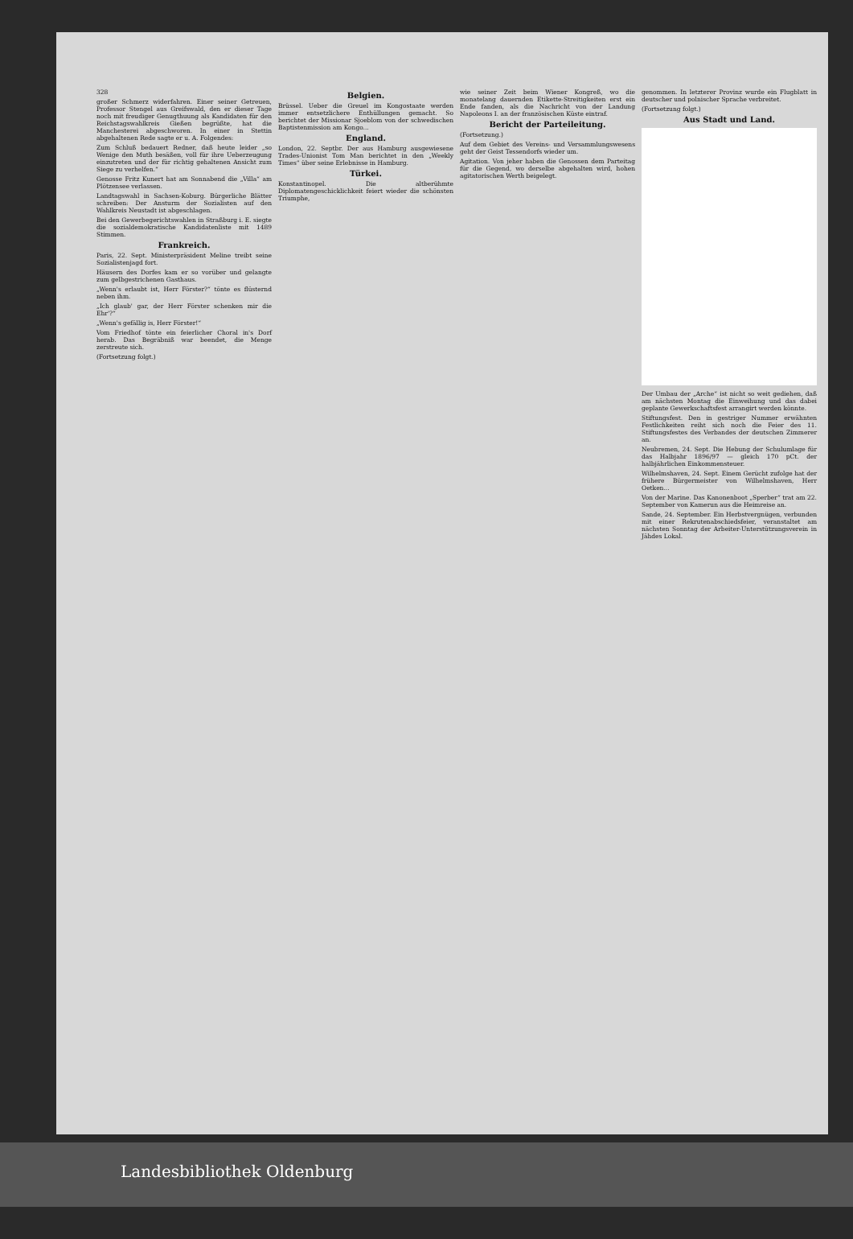328
großer Schmerz widerfahren. Einer seiner Getreuen, Professor Stengel aus Greifswald, den er dieser Tage noch mit freudiger Genugthuung als Kandidaten für den Reichstagswahlkreis Gießen begrüßte, hat die Manchesterei abgeschworen. In einer in Stettin abgehaltenen Rede sagte er u. A. Folgendes:
Zum Schluß bedauert Redner, daß heute leider „so Wenige den Muth besäßen, voll für ihre Ueberzeugung einzutreten und der für richtig gehaltenen Ansicht zum Siege zu verhelfen.“
Genosse Fritz Kunert hat am Sonnabend die „Villa“ am Plötzensee verlassen.
Landtagswahl in Sachsen-Koburg. Bürgerliche Blätter schreiben: Der Ansturm der Sozialisten auf den Wahlkreis Neustadt ist abgeschlagen.
Bei den Gewerbegerichtswahlen in Straßburg i. E. siegte die sozialdemokratische Kandidatenliste mit 1489 Stimmen.
Frankreich.
Paris, 22. Sept. Ministerpräsident Meline treibt seine Sozialistenjagd fort.
Häusern des Dorfes kam er so vorüber und gelangte zum gelbgestrichenen Gasthaus.
„Wenn's erlaubt ist, Herr Förster?“ tönte es flüsternd neben ihm.
„Ich glaub' gar, der Herr Förster schenken mir die Ehr'?“
„Wenn's gefällig is, Herr Förster!“
Vom Friedhof tönte ein feierlicher Choral in's Dorf herab. Das Begräbniß war beendet, die Menge zerstreute sich.
(Fortsetzung folgt.)
Belgien.
Brüssel. Ueber die Greuel im Kongostaate werden immer entsetzlichere Enthüllungen gemacht. So berichtet der Missionar Sjoeblom von der schwedischen Baptistenmission am Kongo...
England.
London, 22. Septbr. Der aus Hamburg ausgewiesene Trades-Unionist Tom Man berichtet in den „Weekly Times“ über seine Erlebnisse in Hamburg.
Türkei.
Konstantinopel. Die altberühmte Diplomatengeschicklichkeit feiert wieder die schönsten Triumphe,
wie seiner Zeit beim Wiener Kongreß, wo die monatelang dauernden Etikette-Streitigkeiten erst ein Ende fanden, als die Nachricht von der Landung Napoleons I. an der französischen Küste eintraf.
Bericht der Parteileitung.
(Fortsetzung.)
Auf dem Gebiet des Vereins- und Versammlungswesens geht der Geist Tessendorfs wieder um.
Agitation. Von jeher haben die Genossen dem Parteitag für die Gegend, wo derselbe abgehalten wird, hohen agitatorischen Werth beigelegt.
genommen. In letzterer Provinz wurde ein Flugblatt in deutscher und polnischer Sprache verbreitet.
(Fortsetzung folgt.)
Aus Stadt und Land.
Der Umbau der „Arche“ ist nicht so weit gediehen, daß am nächsten Montag die Einweihung und das dabei geplante Gewerkschaftsfest arrangirt werden könnte.
Stiftungsfest. Den in gestriger Nummer erwähnten Festlichkeiten reiht sich noch die Feier des 11. Stiftungsfestes des Verbandes der deutschen Zimmerer an.
Neubremen, 24. Sept. Die Hebung der Schulumlage für das Halbjahr 1896/97 — gleich 170 pCt. der halbjährlichen Einkommensteuer.
Wilhelmshaven, 24. Sept. Einem Gerücht zufolge hat der frühere Bürgermeister von Wilhelmshaven, Herr Oetken...
Von der Marine. Das Kanonenboot „Sperber“ trat am 22. September von Kamerun aus die Heimreise an.
Sande, 24. September. Ein Herbstvergnügen, verbunden mit einer Rekrutenabschiedsfeier, veranstaltet am nächsten Sonntag der Arbeiter-Unterstützungsverein in Jähdes Lokal.
Landesbibliothek Oldenburg